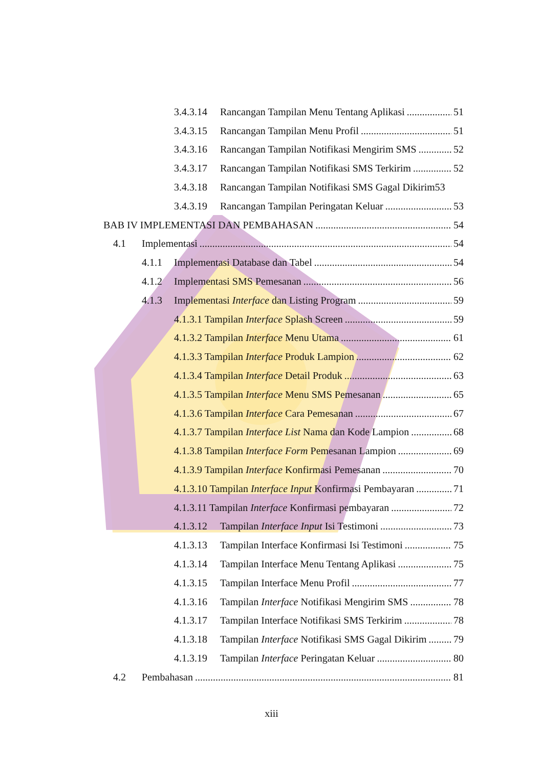3.4.3.14 Rancangan Tampilan Menu Tentang Aplikasi 51
3.4.3.15 Rancangan Tampilan Menu Profil 51
3.4.3.16 Rancangan Tampilan Notifikasi Mengirim SMS 52
3.4.3.17 Rancangan Tampilan Notifikasi SMS Terkirim 52
3.4.3.18 Rancangan Tampilan Notifikasi SMS Gagal Dikirim 53
3.4.3.19 Rancangan Tampilan Peringatan Keluar 53
BAB IV IMPLEMENTASI DAN PEMBAHASAN 54
4.1 Implementasi 54
4.1.1 Implementasi Database dan Tabel 54
4.1.2 Implementasi SMS Pemesanan 56
4.1.3 Implementasi Interface dan Listing Program 59
4.1.3.1 Tampilan Interface Splash Screen 59
4.1.3.2 Tampilan Interface Menu Utama 61
4.1.3.3 Tampilan Interface Produk Lampion 62
4.1.3.4 Tampilan Interface Detail Produk 63
4.1.3.5 Tampilan Interface Menu SMS Pemesanan 65
4.1.3.6 Tampilan Interface Cara Pemesanan 67
4.1.3.7 Tampilan Interface List Nama dan Kode Lampion 68
4.1.3.8 Tampilan Interface Form Pemesanan Lampion 69
4.1.3.9 Tampilan Interface Konfirmasi Pemesanan 70
4.1.3.10 Tampilan Interface Input Konfirmasi Pembayaran 71
4.1.3.11 Tampilan Interface Konfirmasi pembayaran 72
4.1.3.12 Tampilan Interface Input Isi Testimoni 73
4.1.3.13 Tampilan Interface Konfirmasi Isi Testimoni 75
4.1.3.14 Tampilan Interface Menu Tentang Aplikasi 75
4.1.3.15 Tampilan Interface Menu Profil 77
4.1.3.16 Tampilan Interface Notifikasi Mengirim SMS 78
4.1.3.17 Tampilan Interface Notifikasi SMS Terkirim 78
4.1.3.18 Tampilan Interface Notifikasi SMS Gagal Dikirim 79
4.1.3.19 Tampilan Interface Peringatan Keluar 80
4.2 Pembahasan 81
xiii